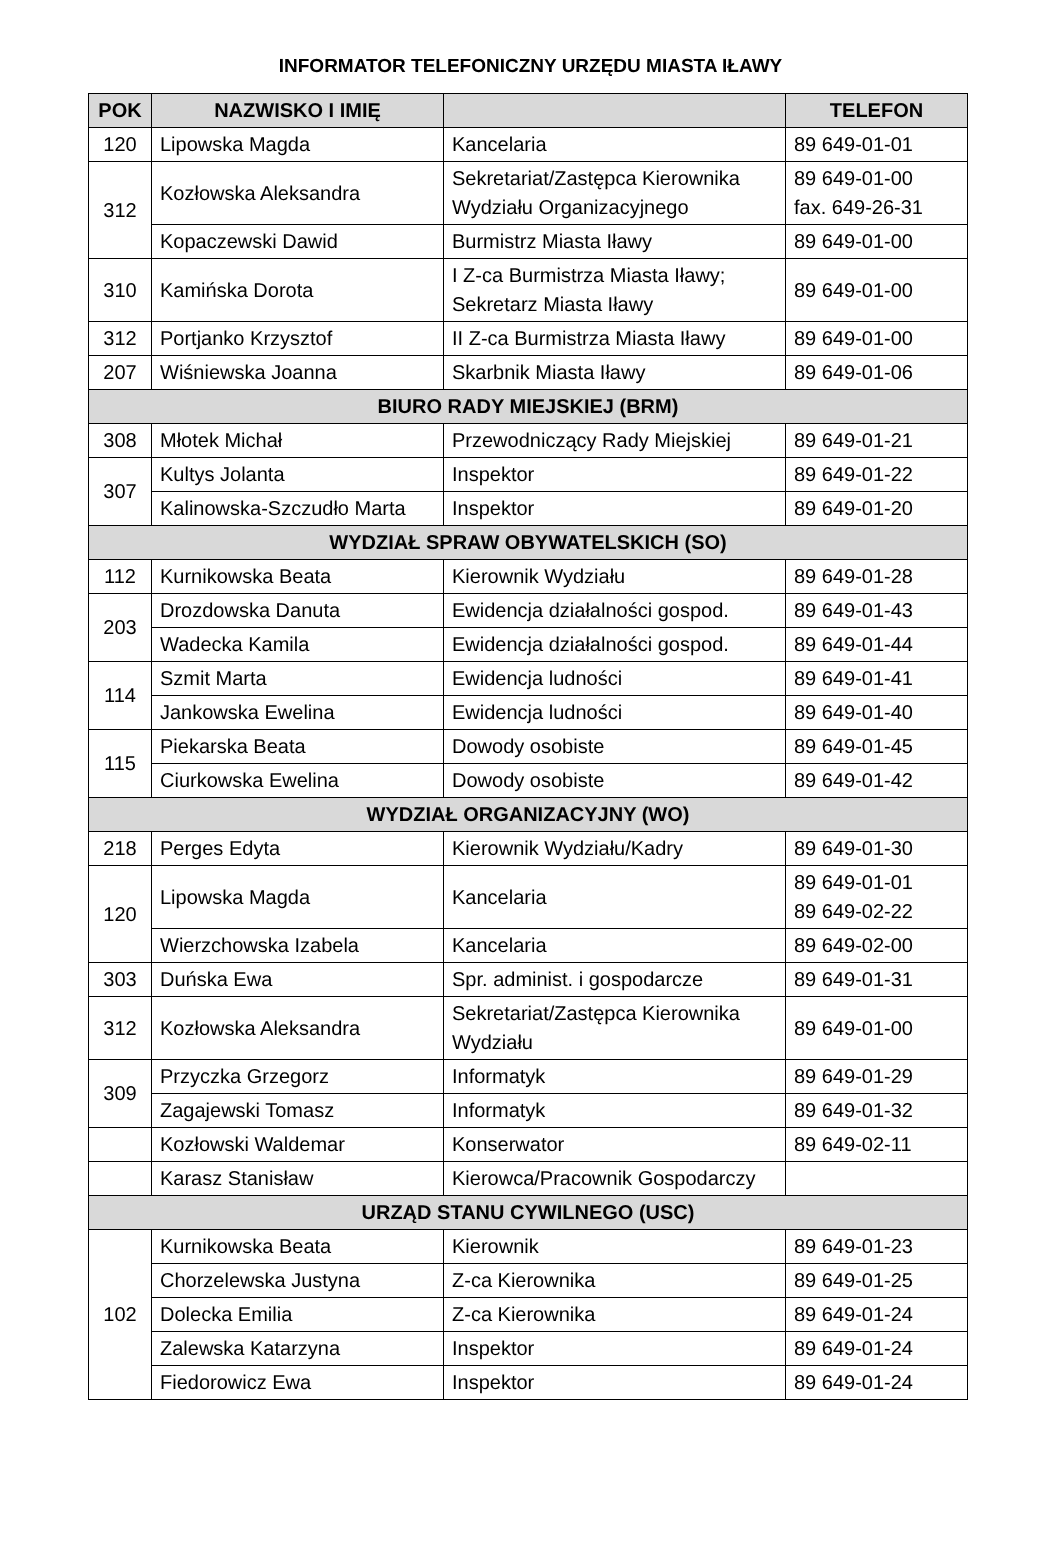INFORMATOR TELEFONICZNY URZĘDU MIASTA IŁAWY
| POK | NAZWISKO I IMIĘ | | TELEFON |
| --- | --- | --- | --- |
| 120 | Lipowska Magda | Kancelaria | 89 649-01-01 |
| 312 | Kozłowska Aleksandra | Sekretariat/Zastępca Kierownika Wydziału Organizacyjnego | 89 649-01-00 fax. 649-26-31 |
| | Kopaczewski Dawid | Burmistrz Miasta Iławy | 89 649-01-00 |
| 310 | Kamińska Dorota | I Z-ca Burmistrza Miasta Iławy; Sekretarz Miasta Iławy | 89 649-01-00 |
| 312 | Portjanko Krzysztof | II Z-ca Burmistrza Miasta Iławy | 89 649-01-00 |
| 207 | Wiśniewska Joanna | Skarbnik Miasta Iławy | 89 649-01-06 |
| BIURO RADY MIEJSKIEJ (BRM) | | | |
| 308 | Młotek Michał | Przewodniczący Rady Miejskiej | 89 649-01-21 |
| 307 | Kultys Jolanta | Inspektor | 89 649-01-22 |
| | Kalinowska-Szczudło Marta | Inspektor | 89 649-01-20 |
| WYDZIAŁ SPRAW OBYWATELSKICH (SO) | | | |
| 112 | Kurnikowska Beata | Kierownik Wydziału | 89 649-01-28 |
| 203 | Drozdowska Danuta | Ewidencja działalności gospod. | 89 649-01-43 |
| | Wadecka Kamila | Ewidencja działalności gospod. | 89 649-01-44 |
| 114 | Szmit Marta | Ewidencja ludności | 89 649-01-41 |
| | Jankowska Ewelina | Ewidencja ludności | 89 649-01-40 |
| 115 | Piekarska Beata | Dowody osobiste | 89 649-01-45 |
| | Ciurkowska Ewelina | Dowody osobiste | 89 649-01-42 |
| WYDZIAŁ ORGANIZACYJNY (WO) | | | |
| 218 | Perges Edyta | Kierownik Wydziału/Kadry | 89 649-01-30 |
| 120 | Lipowska Magda | Kancelaria | 89 649-01-01 89 649-02-22 |
| | Wierzchowska Izabela | Kancelaria | 89 649-02-00 |
| 303 | Duńska Ewa | Spr. administ. i gospodarcze | 89 649-01-31 |
| 312 | Kozłowska Aleksandra | Sekretariat/Zastępca Kierownika Wydziału | 89 649-01-00 |
| 309 | Przyczka Grzegorz | Informatyk | 89 649-01-29 |
| | Zagajewski Tomasz | Informatyk | 89 649-01-32 |
| | Kozłowski Waldemar | Konserwator | 89 649-02-11 |
| | Karasz Stanisław | Kierowca/Pracownik Gospodarczy | |
| URZĄD STANU CYWILNEGO (USC) | | | |
| 102 | Kurnikowska Beata | Kierownik | 89 649-01-23 |
| | Chorzelewska Justyna | Z-ca Kierownika | 89 649-01-25 |
| | Dolecka Emilia | Z-ca Kierownika | 89 649-01-24 |
| | Zalewska Katarzyna | Inspektor | 89 649-01-24 |
| | Fiedorowicz Ewa | Inspektor | 89 649-01-24 |